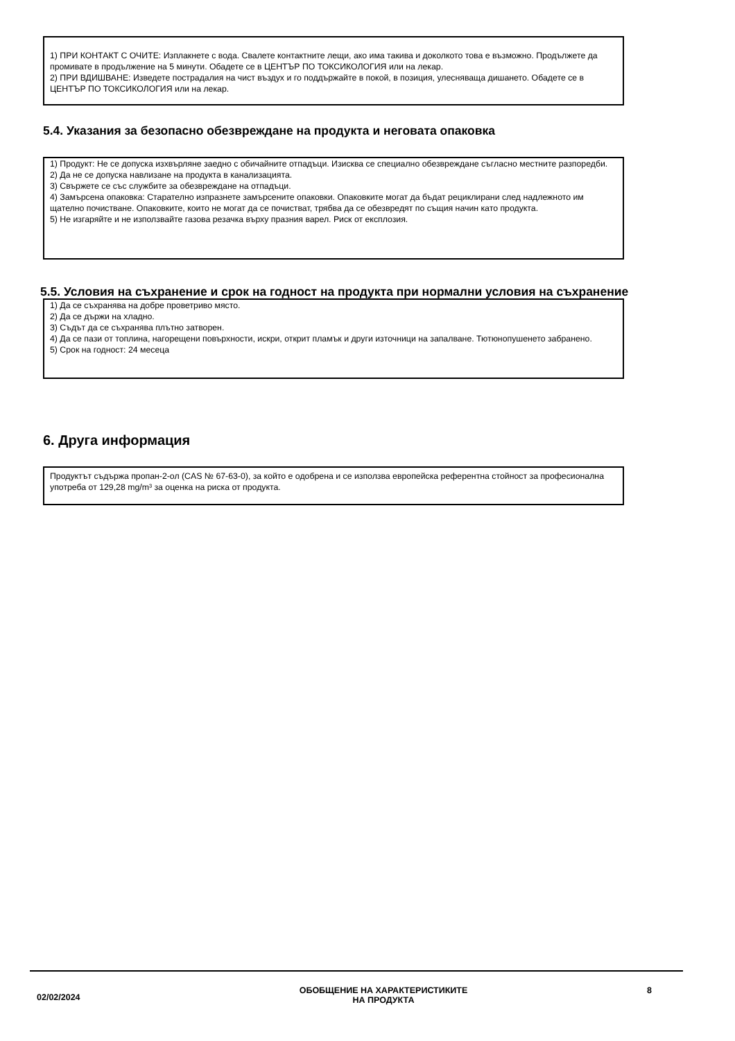1) ПРИ КОНТАКТ С ОЧИТЕ: Изплакнете с вода. Свалете контактните лещи, ако има такива и доколкото това е възможно. Продължете да промивате в продължение на 5 минути. Обадете се в ЦЕНТЪР ПО ТОКСИКОЛОГИЯ или на лекар.
2) ПРИ ВДИШВАНЕ: Изведете пострадалия на чист въздух и го поддържайте в покой, в позиция, улесняваща дишането. Обадете се в ЦЕНТЪР ПО ТОКСИКОЛОГИЯ или на лекар.
5.4. Указания за безопасно обезвреждане на продукта и неговата опаковка
1) Продукт: Не се допуска изхвърляне заедно с обичайните отпадъци. Изисква се специално обезвреждане съгласно местните разпоредби.
2) Да не се допуска навлизане на продукта в канализацията.
3) Свържете се със службите за обезвреждане на отпадъци.
4) Замърсена опаковка: Старателно изпразнете замърсените опаковки. Опаковките могат да бъдат рециклирани след надлежното им щателно почистване. Опаковките, които не могат да се почистват, трябва да се обезвредят по същия начин като продукта.
5) Не изгаряйте и не използвайте газова резачка върху празния варел. Риск от експлозия.
5.5. Условия на съхранение и срок на годност на продукта при нормални условия на съхранение
1) Да се съхранява на добре проветриво място.
2) Да се държи на хладно.
3) Съдът да се съхранява плътно затворен.
4) Да се пази от топлина, нагорещени повърхности, искри, открит пламък и други източници на запалване. Тютюнопушенето забранено.
5) Срок на годност: 24 месеца
6. Друга информация
Продуктът съдържа пропан-2-ол (CAS № 67-63-0), за който е одобрена и се използва европейска референтна стойност за професионална употреба от 129,28 mg/m³ за оценка на риска от продукта.
02/02/2024
ОБОБЩЕНИЕ НА ХАРАКТЕРИСТИКИТЕ
НА ПРОДУКТА
8